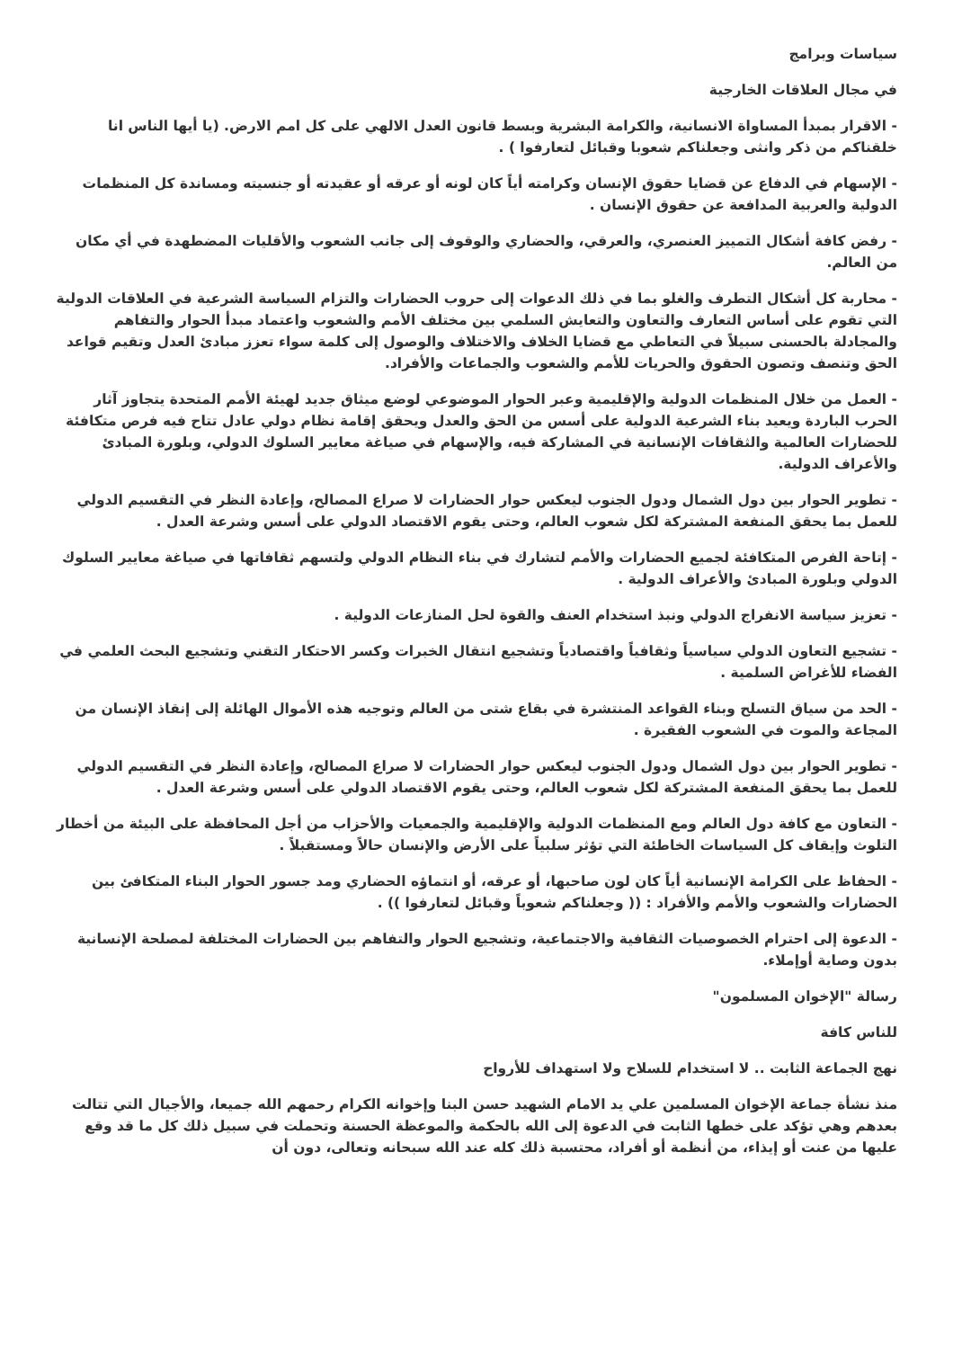سياسات وبرامج
في مجال العلاقات الخارجية
- الاقرار بمبدأ المساواة الانسانية، والكرامة البشرية وبسط قانون العدل الالهي على كل امم الارض. (يا أيها الناس انا خلقناكم من ذكر وانثى وجعلناكم شعوبا وقبائل لتعارفوا ) .
- الإسهام في الدفاع عن قضايا حقوق الإنسان وكرامته أياً كان لونه أو عرقه أو عقيدته أو جنسيته ومساندة كل المنظمات الدولية والعربية المدافعة عن حقوق الإنسان .
- رفض كافة أشكال التمييز العنصري، والعرقي، والحضاري والوقوف إلى جانب الشعوب والأقليات المضطهدة في أي مكان من العالم.
- محاربة كل أشكال التطرف والغلو بما في ذلك الدعوات إلى حروب الحضارات والتزام السياسة الشرعية في العلاقات الدولية التي تقوم على أساس التعارف والتعاون والتعايش السلمي بين مختلف الأمم والشعوب واعتماد مبدأ الحوار والتفاهم والمجادلة بالحسنى سبيلاً في التعاطي مع قضايا الخلاف والاختلاف والوصول إلى كلمة سواء تعزز مبادئ العدل وتقيم قواعد الحق وتنصف وتصون الحقوق والحريات للأمم والشعوب والجماعات والأفراد.
- العمل من خلال المنظمات الدولية والإقليمية وعبر الحوار الموضوعي لوضع ميثاق جديد لهيئة الأمم المتحدة يتجاوز آثار الحرب الباردة ويعيد بناء الشرعية الدولية على أسس من الحق والعدل ويحقق إقامة نظام دولي عادل تتاح فيه فرص متكافئة للحضارات العالمية والثقافات الإنسانية في المشاركة فيه، والإسهام في صياغة معايير السلوك الدولي، وبلورة المبادئ والأعراف الدولية.
- تطوير الحوار بين دول الشمال ودول الجنوب ليعكس حوار الحضارات لا صراع المصالح، وإعادة النظر في التقسيم الدولي للعمل بما يحقق المنفعة المشتركة لكل شعوب العالم، وحتى يقوم الاقتصاد الدولي على أسس وشرعة العدل .
- إتاحة الفرص المتكافئة لجميع الحضارات والأمم لتشارك في بناء النظام الدولي ولتسهم ثقافاتها في صياغة معايير السلوك الدولي وبلورة المبادئ والأعراف الدولية .
- تعزيز سياسة الانفراج الدولي ونبذ استخدام العنف والقوة لحل المنازعات الدولية .
- تشجيع التعاون الدولي سياسياً وثقافياً واقتصادياً وتشجيع انتقال الخبرات وكسر الاحتكار التقني وتشجيع البحث العلمي في الفضاء للأغراض السلمية .
- الحد من سياق التسلح وبناء القواعد المنتشرة في بقاع شتى من العالم وتوجيه هذه الأموال الهائلة إلى إنقاذ الإنسان من المجاعة والموت في الشعوب الفقيرة .
- تطوير الحوار بين دول الشمال ودول الجنوب ليعكس حوار الحضارات لا صراع المصالح، وإعادة النظر في التقسيم الدولي للعمل بما يحقق المنفعة المشتركة لكل شعوب العالم، وحتى يقوم الاقتصاد الدولي على أسس وشرعة العدل .
- التعاون مع كافة دول العالم ومع المنظمات الدولية والإقليمية والجمعيات والأحزاب من أجل المحافظة على البيئة من أخطار التلوث وإيقاف كل السياسات الخاطئة التي تؤثر سلبياً على الأرض والإنسان حالاً ومستقبلاً .
- الحفاظ على الكرامة الإنسانية أياً كان لون صاحبها، أو عرقه، أو انتماؤه الحضاري ومد جسور الحوار البناء المتكافئ بين الحضارات والشعوب والأمم والأفراد : (( وجعلناكم شعوباً وقبائل لتعارفوا )) .
- الدعوة إلى احترام الخصوصيات الثقافية والاجتماعية، وتشجيع الحوار والتفاهم بين الحضارات المختلفة لمصلحة الإنسانية بدون وصاية أوإملاء.
رسالة "الإخوان المسلمون"
للناس كافة
نهج الجماعة الثابت .. لا استخدام للسلاح ولا استهداف للأرواح
منذ نشأة جماعة الإخوان المسلمين علي يد الامام الشهيد حسن البنا وإخوانه الكرام رحمهم الله جميعا، والأجيال التي تتالت بعدهم وهي تؤكد على خطها الثابت في الدعوة إلى الله بالحكمة والموعظة الحسنة وتحملت في سبيل ذلك كل ما قد وقع عليها من عنت أو إيذاء، من أنظمة أو أفراد، محتسبة ذلك كله عند الله سبحانه وتعالى، دون أن